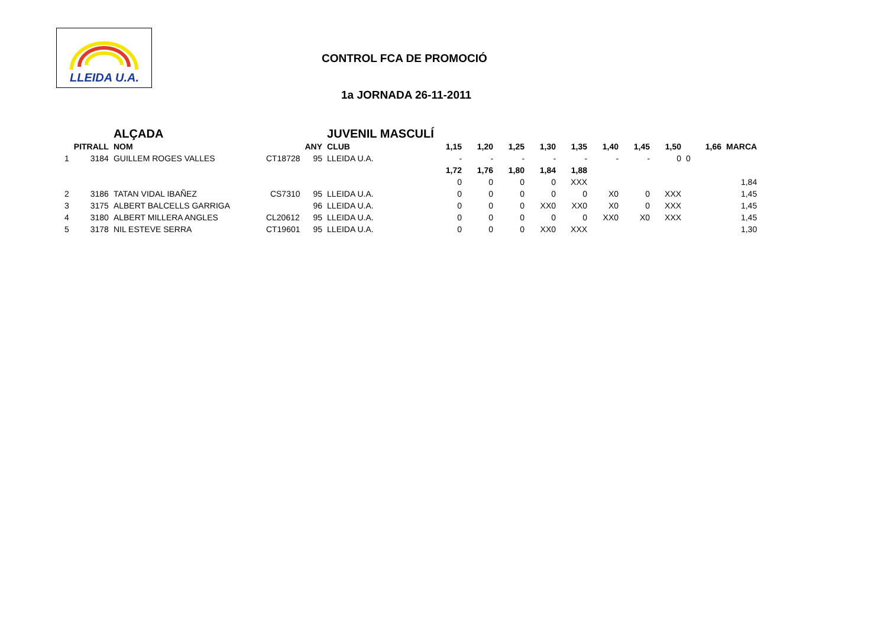LLEIDA U.A.
CONTROL FCA DE PROMOCIÓ
1a JORNADA 26-11-2011
| | | ALÇADA | | | JUVENIL MASCULÍ | | | | | | | | | | |
| | PITRALL | NOM | | ANY | CLUB | 1,15 | 1,20 | 1,25 | 1,30 | 1,35 | 1,40 | 1,45 | 1,50 | 1,66 | MARCA |
| 1 | 3184 | GUILLEM ROGES VALLES | CT18728 | 95 | LLEIDA U.A. | - | - | - | - | - | - | - | 0 | 0 | |
| | | | | | | 1,72 | 1,76 | 1,80 | 1,84 | 1,88 | | | | | |
| | | | | | | 0 | 0 | 0 | 0 | XXX | | | | | 1,84 |
| 2 | 3186 | TATAN VIDAL IBAÑEZ | CS7310 | 95 | LLEIDA U.A. | 0 | 0 | 0 | 0 | 0 | X0 | 0 | XXX | | 1,45 |
| 3 | 3175 | ALBERT BALCELLS GARRIGA | | 96 | LLEIDA U.A. | 0 | 0 | 0 | XX0 | XX0 | X0 | 0 | XXX | | 1,45 |
| 4 | 3180 | ALBERT MILLERA ANGLES | CL20612 | 95 | LLEIDA U.A. | 0 | 0 | 0 | 0 | 0 | XX0 | X0 | XXX | | 1,45 |
| 5 | 3178 | NIL ESTEVE SERRA | CT19601 | 95 | LLEIDA U.A. | 0 | 0 | 0 | XX0 | XXX | | | | | 1,30 |